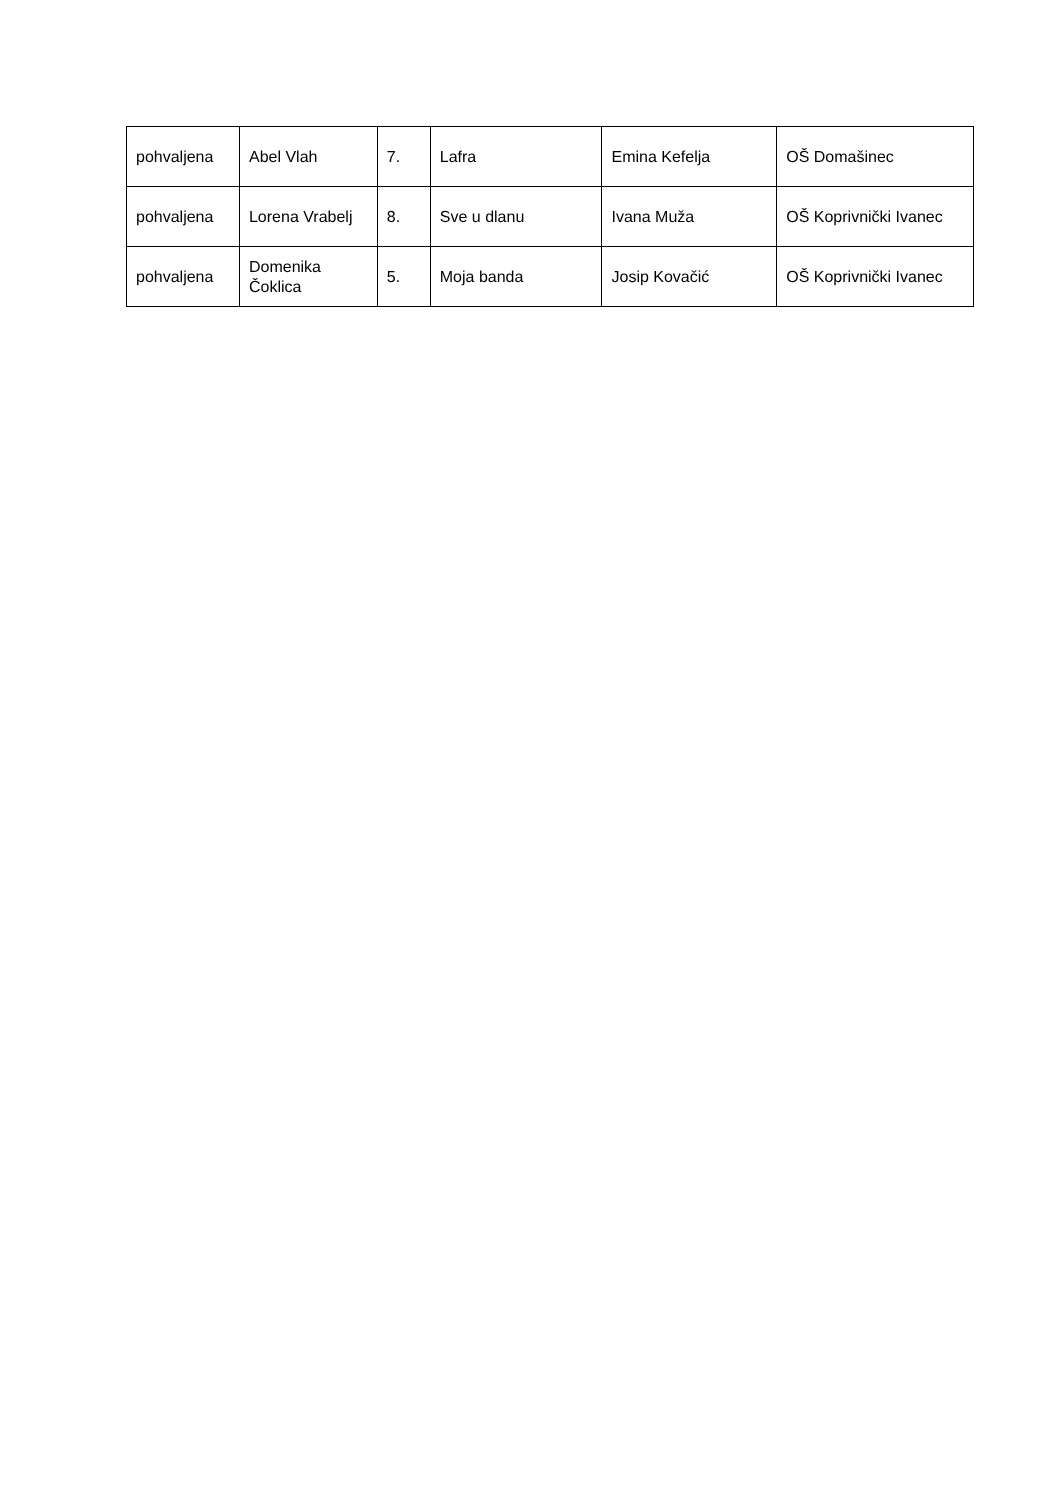| pohvaljena | Abel Vlah | 7. | Lafra | Emina Kefelja | OŠ Domašinec |
| pohvaljena | Lorena Vrabelj | 8. | Sve u dlanu | Ivana Muža | OŠ Koprivnički Ivanec |
| pohvaljena | Domenika Čoklica | 5. | Moja banda | Josip Kovačić | OŠ Koprivnički Ivanec |